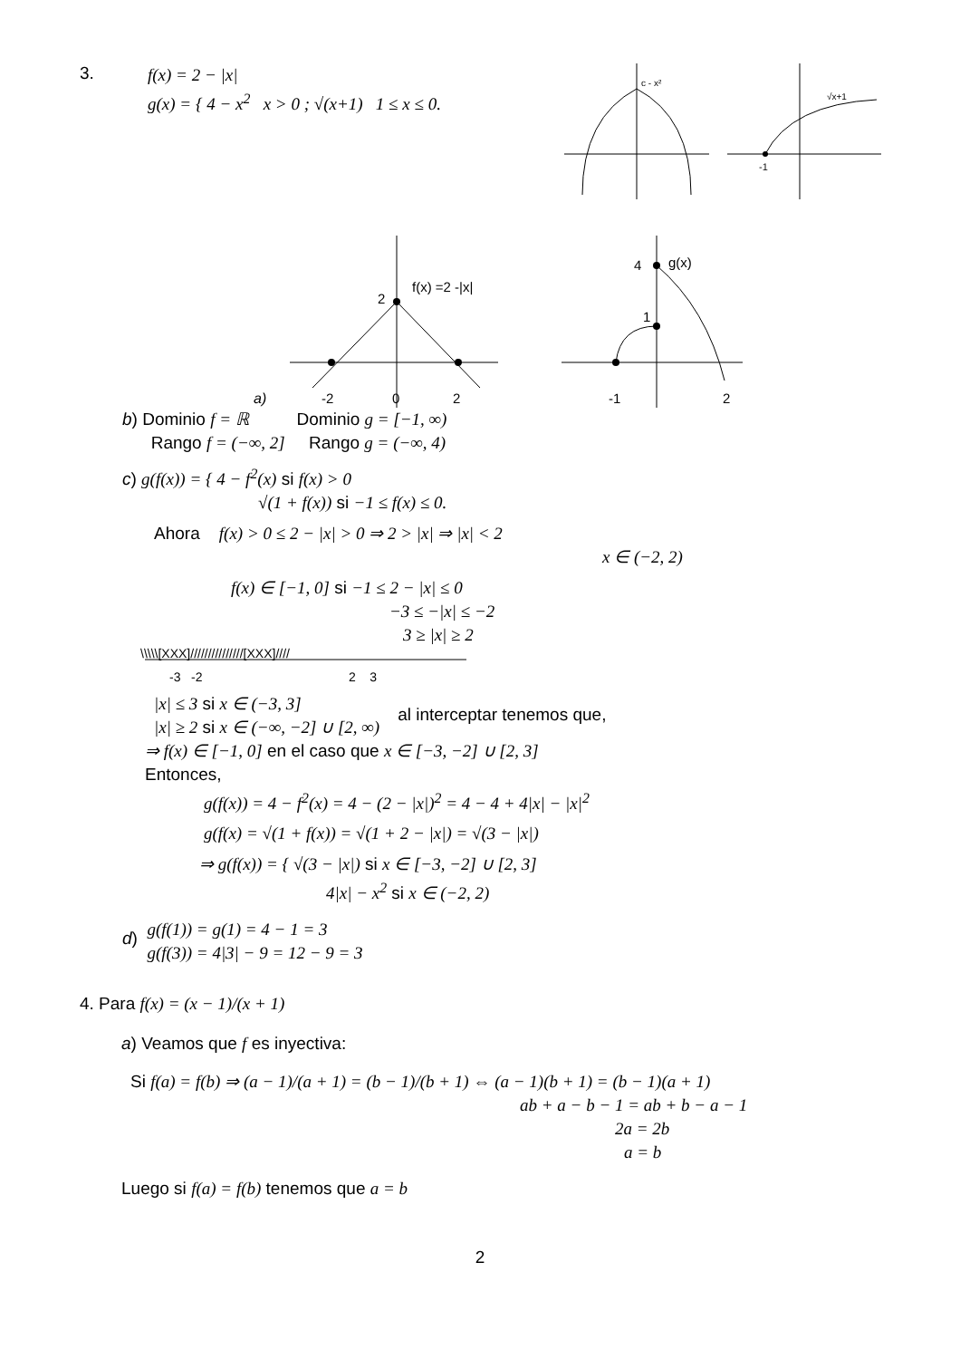3.
f(x) = 2 − |x|
g(x) = { 4 − x<sup>2</sup> x > 0 ; √(x+1) 1 ≤ x ≤ 0.
c - x²
-1
√x+1
2
f(x) =2 -|x|
a)
-2
0
2
4
g(x)
1
-1
2
b) Dominio f = ℝ Dominio g = [−1, ∞)
Rango f = (−∞, 2] Rango g = (−∞, 4)
c) g(f(x)) = { 4 − f<sup>2</sup>(x) si f(x) > 0
√(1 + f(x)) si −1 ≤ f(x) ≤ 0.
Ahora f(x) > 0 ≤ 2 − |x| > 0 ⇒ 2 > |x| ⇒ |x| < 2
x ∈ (−2, 2)
f(x) ∈ [−1, 0] si −1 ≤ 2 − |x| ≤ 0
−3 ≤ −|x| ≤ −2
3 ≥ |x| ≥ 2
\\\\\[XXX]///////////////[XXX]////
-3 -2
2 3
|x| ≤ 3 si x ∈ (−3, 3]
|x| ≥ 2 si x ∈ (−∞, −2] ∪ [2, ∞)
al interceptar tenemos que,
⇒ f(x) ∈ [−1, 0] en el caso que x ∈ [−3, −2] ∪ [2, 3]
Entonces,
g(f(x)) = 4 − f<sup>2</sup>(x) = 4 − (2 − |x|)<sup>2</sup> = 4 − 4 + 4|x| − |x|<sup>2</sup>
g(f(x) = √(1 + f(x)) = √(1 + 2 − |x|) = √(3 − |x|)
⇒ g(f(x)) = { √(3 − |x|) si x ∈ [−3, −2] ∪ [2, 3]
4|x| − x<sup>2</sup> si x ∈ (−2, 2)
d)
g(f(1)) = g(1) = 4 − 1 = 3
g(f(3)) = 4|3| − 9 = 12 − 9 = 3
4. Para f(x) = (x − 1)/(x + 1)
a) Veamos que f es inyectiva:
Si f(a) = f(b) ⇒ (a − 1)/(a + 1) = (b − 1)/(b + 1) ⇔ (a − 1)(b + 1) = (b − 1)(a + 1)
ab + a − b − 1 = ab + b − a − 1
2a = 2b
a = b
Luego si f(a) = f(b) tenemos que a = b
2